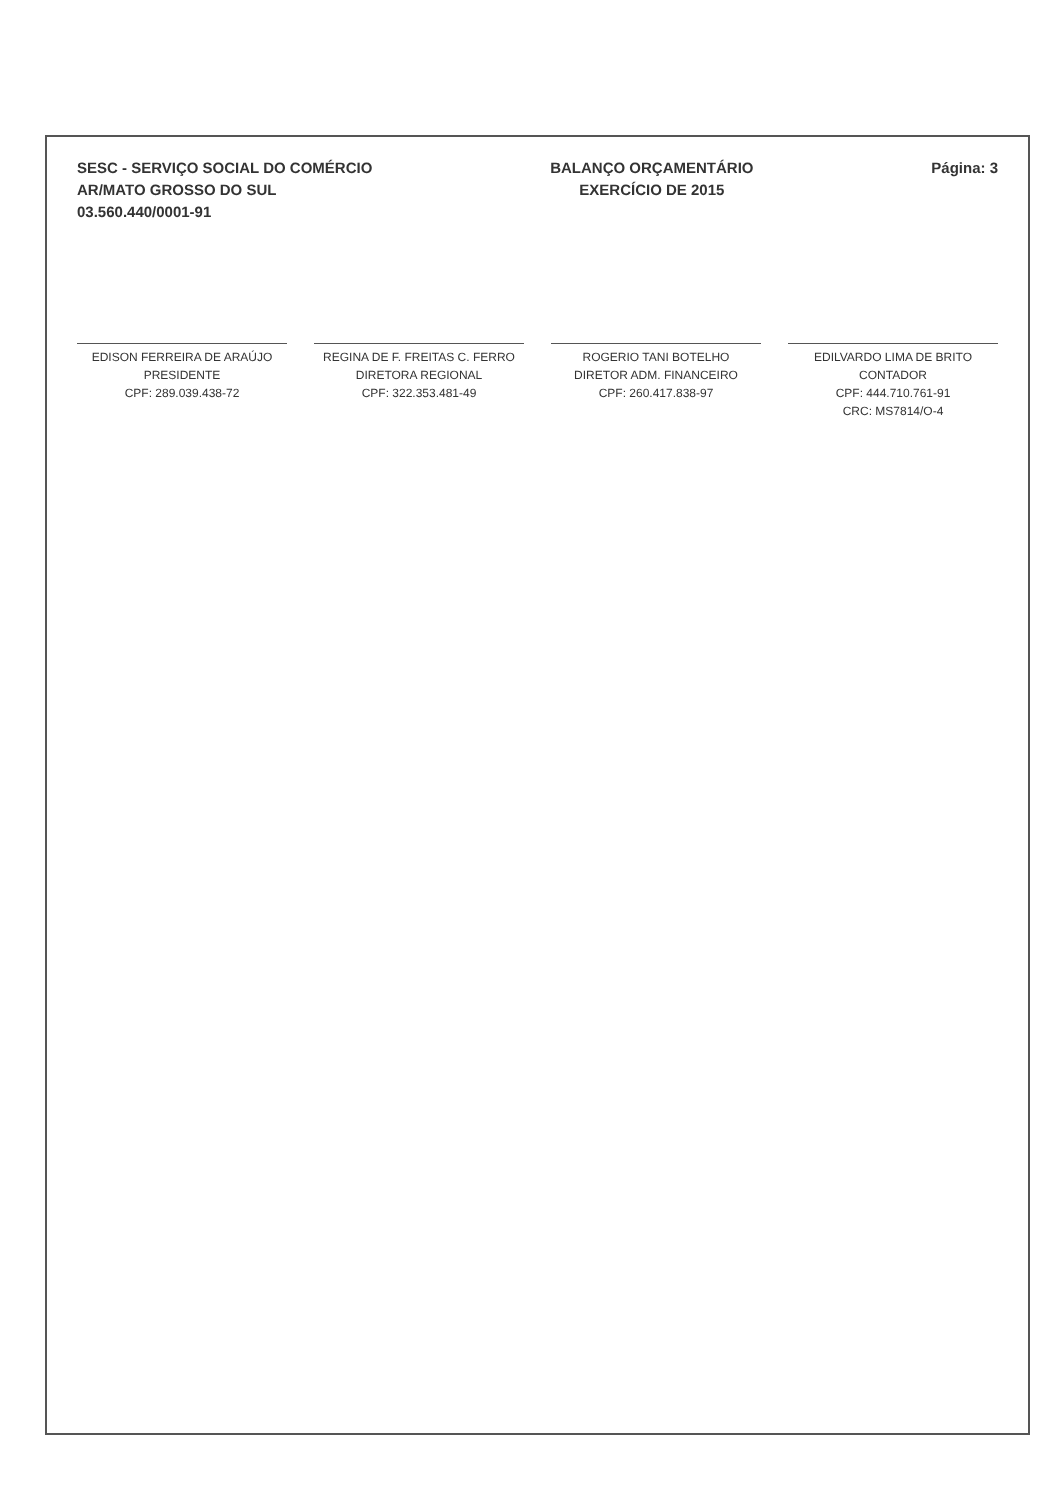SESC - SERVIÇO SOCIAL DO COMÉRCIO
AR/MATO GROSSO DO SUL
03.560.440/0001-91
BALANÇO ORÇAMENTÁRIO
EXERCÍCIO DE 2015
Página: 3
EDISON FERREIRA DE ARAÚJO
PRESIDENTE
CPF: 289.039.438-72
REGINA DE F. FREITAS C. FERRO
DIRETORA REGIONAL
CPF: 322.353.481-49
ROGERIO TANI BOTELHO
DIRETOR ADM. FINANCEIRO
CPF: 260.417.838-97
EDILVARDO LIMA DE BRITO
CONTADOR
CPF: 444.710.761-91
CRC: MS7814/O-4